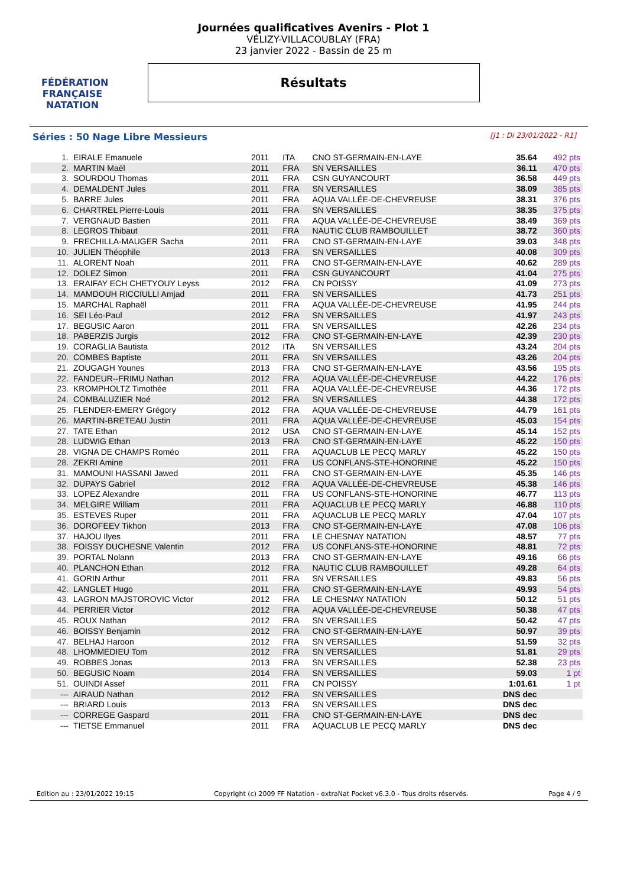FÉDÉRATION FRANÇAISE
NATATION
Journées qualificatives Avenirs - Plot 1
VÉLIZY-VILLACOUBLAY (FRA)
23 janvier 2022 - Bassin de 25 m
Résultats
Séries : 50 Nage Libre Messieurs [J1 : Di 23/01/2022 - R1]
| 1. | EIRALE Emanuele | 2011 | ITA | CNO ST-GERMAIN-EN-LAYE | 35.64 | 492 pts |
| 2. | MARTIN Maël | 2011 | FRA | SN VERSAILLES | 36.11 | 470 pts |
| 3. | SOURDOU Thomas | 2011 | FRA | CSN GUYANCOURT | 36.58 | 449 pts |
| 4. | DEMALDENT Jules | 2011 | FRA | SN VERSAILLES | 38.09 | 385 pts |
| 5. | BARRE Jules | 2011 | FRA | AQUA VALLÉE-DE-CHEVREUSE | 38.31 | 376 pts |
| 6. | CHARTREL Pierre-Louis | 2011 | FRA | SN VERSAILLES | 38.35 | 375 pts |
| 7. | VERGNAUD Bastien | 2011 | FRA | AQUA VALLÉE-DE-CHEVREUSE | 38.49 | 369 pts |
| 8. | LEGROS Thibaut | 2011 | FRA | NAUTIC CLUB RAMBOUILLET | 38.72 | 360 pts |
| 9. | FRECHILLA-MAUGER Sacha | 2011 | FRA | CNO ST-GERMAIN-EN-LAYE | 39.03 | 348 pts |
| 10. | JULIEN Théophile | 2013 | FRA | SN VERSAILLES | 40.08 | 309 pts |
| 11. | ALORENT Noah | 2011 | FRA | CNO ST-GERMAIN-EN-LAYE | 40.62 | 289 pts |
| 12. | DOLEZ Simon | 2011 | FRA | CSN GUYANCOURT | 41.04 | 275 pts |
| 13. | ERAIFAY ECH CHETYOUY Leyss | 2012 | FRA | CN POISSY | 41.09 | 273 pts |
| 14. | MAMDOUH RICCIULLI Amjad | 2011 | FRA | SN VERSAILLES | 41.73 | 251 pts |
| 15. | MARCHAL Raphaël | 2011 | FRA | AQUA VALLÉE-DE-CHEVREUSE | 41.95 | 244 pts |
| 16. | SEI Léo-Paul | 2012 | FRA | SN VERSAILLES | 41.97 | 243 pts |
| 17. | BEGUSIC Aaron | 2011 | FRA | SN VERSAILLES | 42.26 | 234 pts |
| 18. | PABERZIS Jurgis | 2012 | FRA | CNO ST-GERMAIN-EN-LAYE | 42.39 | 230 pts |
| 19. | CORAGLIA Bautista | 2012 | ITA | SN VERSAILLES | 43.24 | 204 pts |
| 20. | COMBES Baptiste | 2011 | FRA | SN VERSAILLES | 43.26 | 204 pts |
| 21. | ZOUGAGH Younes | 2013 | FRA | CNO ST-GERMAIN-EN-LAYE | 43.56 | 195 pts |
| 22. | FANDEUR--FRIMU Nathan | 2012 | FRA | AQUA VALLÉE-DE-CHEVREUSE | 44.22 | 176 pts |
| 23. | KROMPHOLTZ Timothée | 2011 | FRA | AQUA VALLÉE-DE-CHEVREUSE | 44.36 | 172 pts |
| 24. | COMBALUZIER Noé | 2012 | FRA | SN VERSAILLES | 44.38 | 172 pts |
| 25. | FLENDER-EMERY Grégory | 2012 | FRA | AQUA VALLÉE-DE-CHEVREUSE | 44.79 | 161 pts |
| 26. | MARTIN-BRETEAU Justin | 2011 | FRA | AQUA VALLÉE-DE-CHEVREUSE | 45.03 | 154 pts |
| 27. | TATE Ethan | 2012 | USA | CNO ST-GERMAIN-EN-LAYE | 45.14 | 152 pts |
| 28. | LUDWIG Ethan | 2013 | FRA | CNO ST-GERMAIN-EN-LAYE | 45.22 | 150 pts |
| 28. | VIGNA DE CHAMPS Roméo | 2011 | FRA | AQUACLUB LE PECQ MARLY | 45.22 | 150 pts |
| 28. | ZEKRI Amine | 2011 | FRA | US CONFLANS-STE-HONORINE | 45.22 | 150 pts |
| 31. | MAMOUNI HASSANI Jawed | 2011 | FRA | CNO ST-GERMAIN-EN-LAYE | 45.35 | 146 pts |
| 32. | DUPAYS Gabriel | 2012 | FRA | AQUA VALLÉE-DE-CHEVREUSE | 45.38 | 146 pts |
| 33. | LOPEZ Alexandre | 2011 | FRA | US CONFLANS-STE-HONORINE | 46.77 | 113 pts |
| 34. | MELGIRE William | 2011 | FRA | AQUACLUB LE PECQ MARLY | 46.88 | 110 pts |
| 35. | ESTEVES Ruper | 2011 | FRA | AQUACLUB LE PECQ MARLY | 47.04 | 107 pts |
| 36. | DOROFEEV Tikhon | 2013 | FRA | CNO ST-GERMAIN-EN-LAYE | 47.08 | 106 pts |
| 37. | HAJOU Ilyes | 2011 | FRA | LE CHESNAY NATATION | 48.57 | 77 pts |
| 38. | FOISSY DUCHESNE Valentin | 2012 | FRA | US CONFLANS-STE-HONORINE | 48.81 | 72 pts |
| 39. | PORTAL Nolann | 2013 | FRA | CNO ST-GERMAIN-EN-LAYE | 49.16 | 66 pts |
| 40. | PLANCHON Ethan | 2012 | FRA | NAUTIC CLUB RAMBOUILLET | 49.28 | 64 pts |
| 41. | GORIN Arthur | 2011 | FRA | SN VERSAILLES | 49.83 | 56 pts |
| 42. | LANGLET Hugo | 2011 | FRA | CNO ST-GERMAIN-EN-LAYE | 49.93 | 54 pts |
| 43. | LAGRON MAJSTOROVIC Victor | 2012 | FRA | LE CHESNAY NATATION | 50.12 | 51 pts |
| 44. | PERRIER Victor | 2012 | FRA | AQUA VALLÉE-DE-CHEVREUSE | 50.38 | 47 pts |
| 45. | ROUX Nathan | 2012 | FRA | SN VERSAILLES | 50.42 | 47 pts |
| 46. | BOISSY Benjamin | 2012 | FRA | CNO ST-GERMAIN-EN-LAYE | 50.97 | 39 pts |
| 47. | BELHAJ Haroon | 2012 | FRA | SN VERSAILLES | 51.59 | 32 pts |
| 48. | LHOMMEDIEU Tom | 2012 | FRA | SN VERSAILLES | 51.81 | 29 pts |
| 49. | ROBBES Jonas | 2013 | FRA | SN VERSAILLES | 52.38 | 23 pts |
| 50. | BEGUSIC Noam | 2014 | FRA | SN VERSAILLES | 59.03 | 1 pt |
| 51. | OUINDI Assef | 2011 | FRA | CN POISSY | 1:01.61 | 1 pt |
| --- | AIRAUD Nathan | 2012 | FRA | SN VERSAILLES | DNS dec | |
| --- | BRIARD Louis | 2013 | FRA | SN VERSAILLES | DNS dec | |
| --- | CORREGE Gaspard | 2011 | FRA | CNO ST-GERMAIN-EN-LAYE | DNS dec | |
| --- | TIETSE Emmanuel | 2011 | FRA | AQUACLUB LE PECQ MARLY | DNS dec | |
Edition au : 23/01/2022 19:15 Copyright (c) 2009 FF Natation - extraNat Pocket v6.3.0 - Tous droits réservés. Page 4 / 9